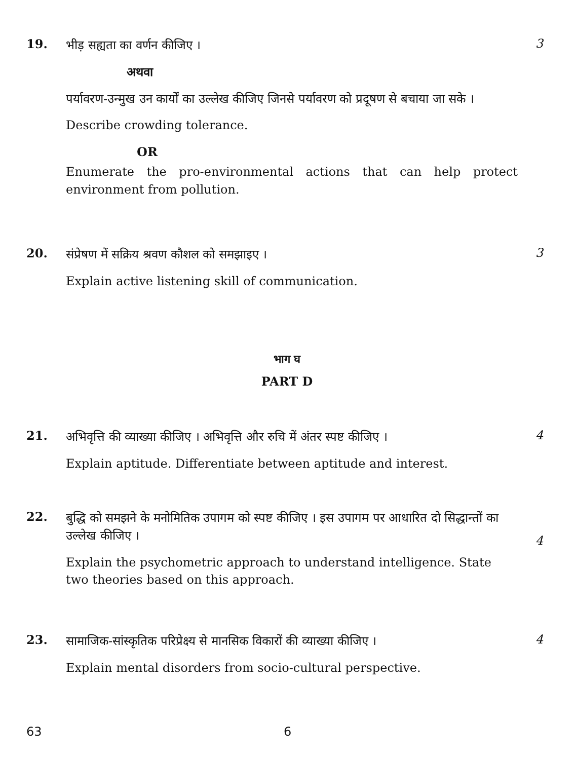19.
भीड़ सह्यता का वर्णन कीजिए ।
अथवा
पर्यावरण-उन्मुख उन कार्यों का उल्लेख कीजिए जिनसे पर्यावरण को प्रदूषण से बचाया जा सके ।
Describe crowding tolerance.
OR
Enumerate the pro-environmental actions that can help protect environment from pollution.
3
20.
संप्रेषण में सक्रिय श्रवण कौशल को समझाइए ।
Explain active listening skill of communication.
3
भाग घ
PART D
21.
अभिवृत्ति की व्याख्या कीजिए । अभिवृत्ति और रुचि में अंतर स्पष्ट कीजिए ।
Explain aptitude. Differentiate between aptitude and interest.
4
22.
बुद्धि को समझने के मनोमितिक उपागम को स्पष्ट कीजिए । इस उपागम पर आधारित दो सिद्धान्तों का उल्लेख कीजिए ।
Explain the psychometric approach to understand intelligence. State two theories based on this approach.
4
23.
सामाजिक-सांस्कृतिक परिप्रेक्ष्य से मानसिक विकारों की व्याख्या कीजिए ।
Explain mental disorders from socio-cultural perspective.
4
63 6